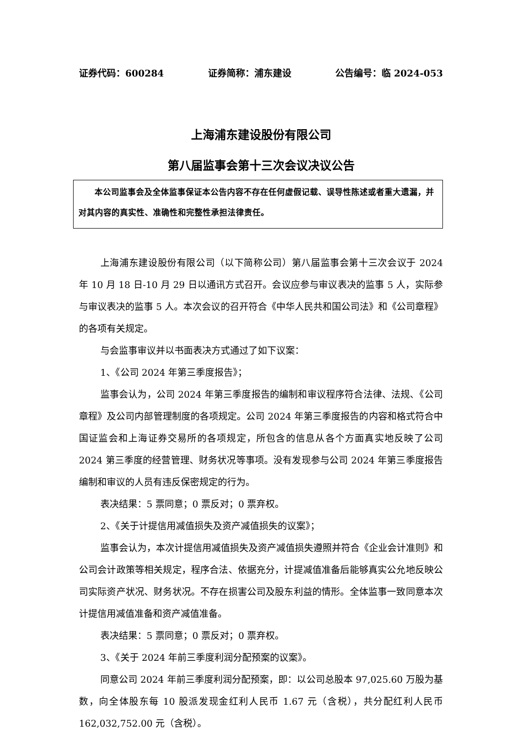证券代码：600284 证券简称：浦东建设 公告编号：临 2024-053
上海浦东建设股份有限公司
第八届监事会第十三次会议决议公告
本公司监事会及全体监事保证本公告内容不存在任何虚假记载、误导性陈述或者重大遗漏，并对其内容的真实性、准确性和完整性承担法律责任。
上海浦东建设股份有限公司（以下简称公司）第八届监事会第十三次会议于 2024 年 10 月 18 日-10 月 29 日以通讯方式召开。会议应参与审议表决的监事 5 人，实际参与审议表决的监事 5 人。本次会议的召开符合《中华人民共和国公司法》和《公司章程》的各项有关规定。
与会监事审议并以书面表决方式通过了如下议案：
1、《公司 2024 年第三季度报告》；
监事会认为，公司 2024 年第三季度报告的编制和审议程序符合法律、法规、《公司章程》及公司内部管理制度的各项规定。公司 2024 年第三季度报告的内容和格式符合中国证监会和上海证券交易所的各项规定，所包含的信息从各个方面真实地反映了公司 2024 第三季度的经营管理、财务状况等事项。没有发现参与公司 2024 年第三季度报告编制和审议的人员有违反保密规定的行为。
表决结果：5 票同意；0 票反对；0 票弃权。
2、《关于计提信用减值损失及资产减值损失的议案》；
监事会认为，本次计提信用减值损失及资产减值损失遵照并符合《企业会计准则》和公司会计政策等相关规定，程序合法、依据充分，计提减值准备后能够真实公允地反映公司实际资产状况、财务状况。不存在损害公司及股东利益的情形。全体监事一致同意本次计提信用减值准备和资产减值准备。
表决结果：5 票同意；0 票反对；0 票弃权。
3、《关于 2024 年前三季度利润分配预案的议案》。
同意公司 2024 年前三季度利润分配预案，即：以公司总股本 97,025.60 万股为基数，向全体股东每 10 股派发现金红利人民币 1.67 元（含税），共分配红利人民币 162,032,752.00 元（含税）。